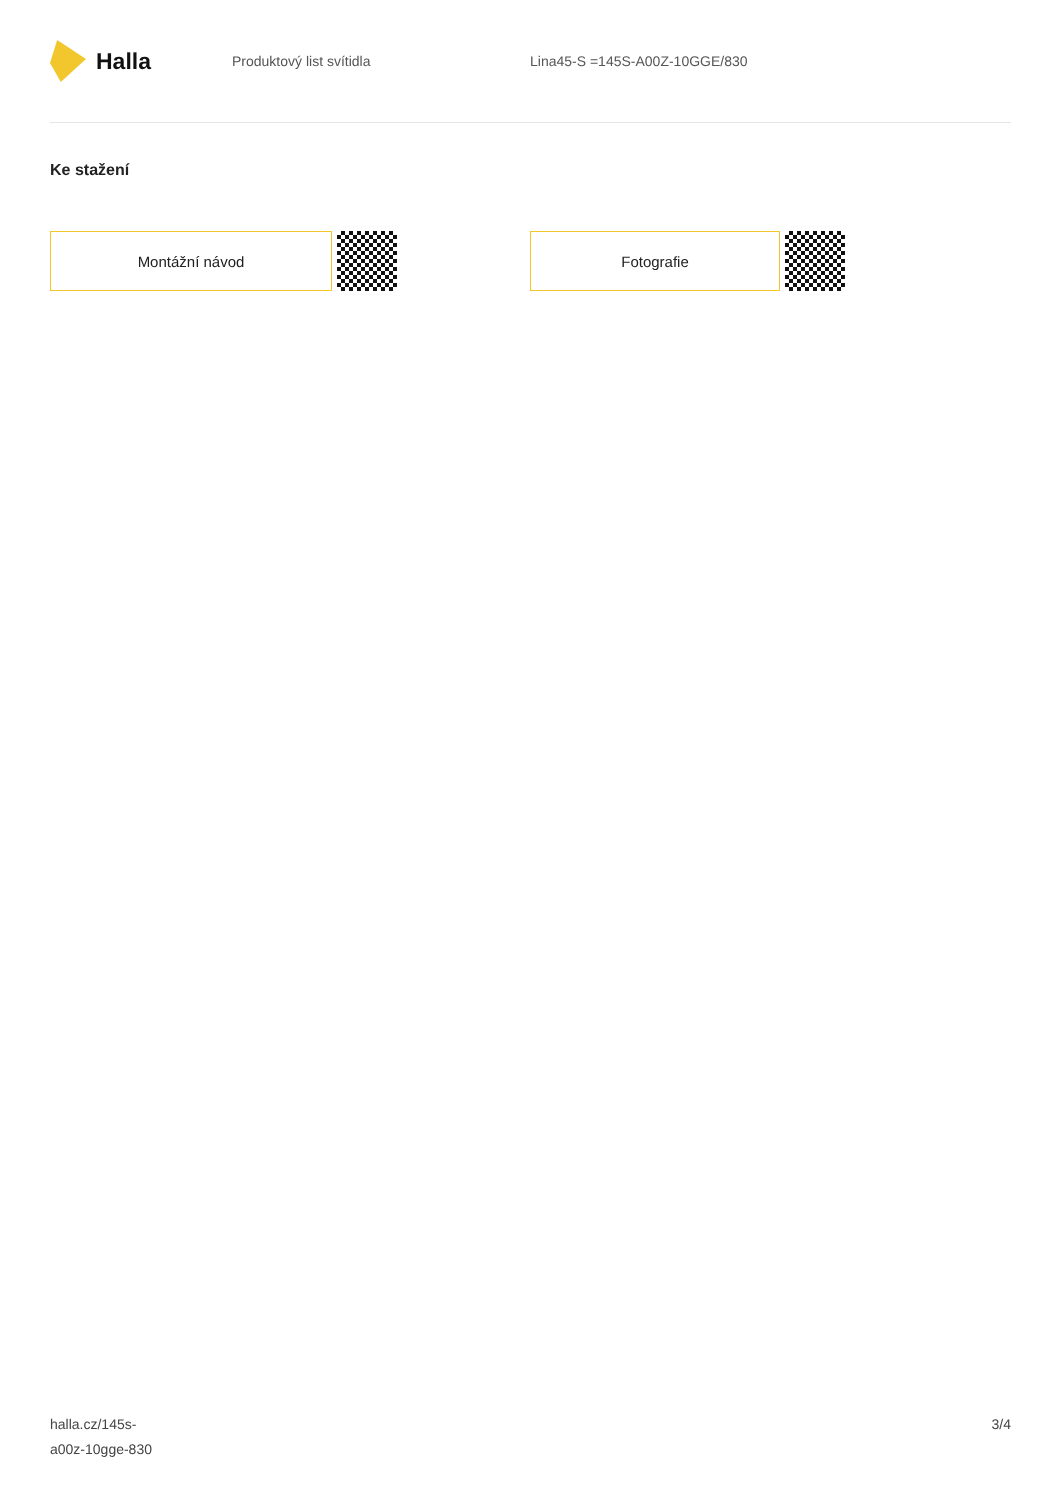Halla
Produktový list svítidla Lina45-S =145S-A00Z-10GGE/830
Ke stažení
Montážní návod Fotografie
halla.cz/145s-
a00z-10gge-830
3/4